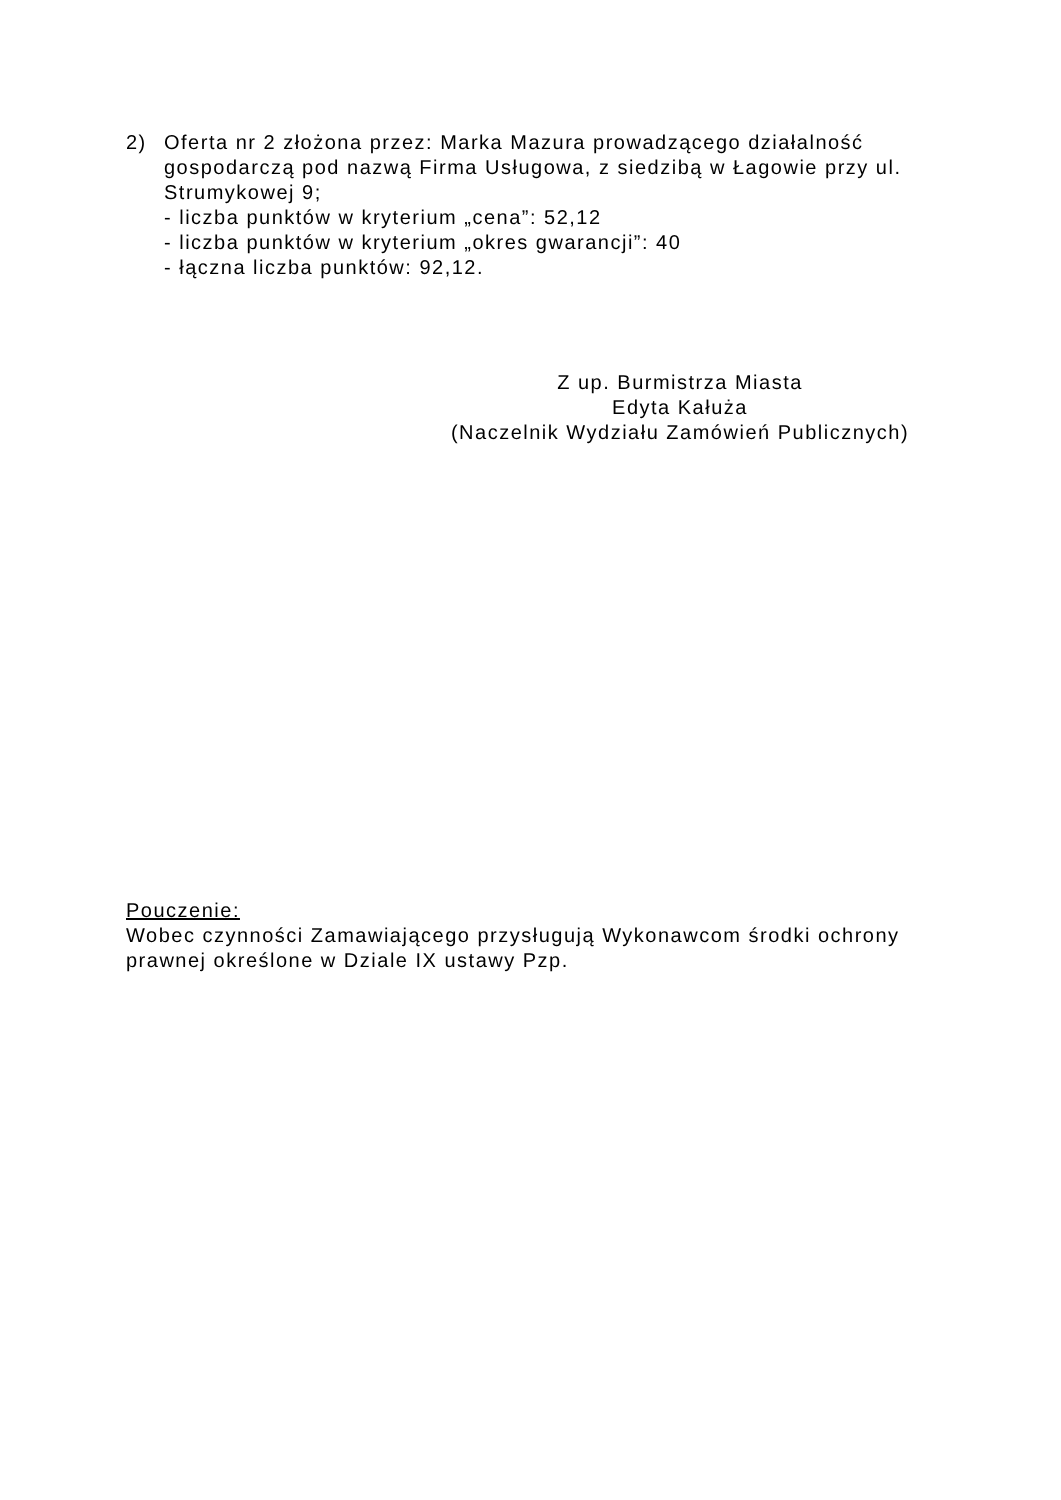2) Oferta nr 2 złożona przez: Marka Mazura prowadzącego działalność gospodarczą pod nazwą Firma Usługowa, z siedzibą w Łagowie przy ul. Strumykowej 9;
- liczba punktów w kryterium „cena”: 52,12
- liczba punktów w kryterium „okres gwarancji”: 40
- łączna liczba punktów: 92,12.
Z up. Burmistrza Miasta
Edyta Kałuża
(Naczelnik Wydziału Zamówień Publicznych)
Pouczenie:
Wobec czynności Zamawiającego przysługują Wykonawcom środki ochrony prawnej określone w Dziale IX ustawy Pzp.